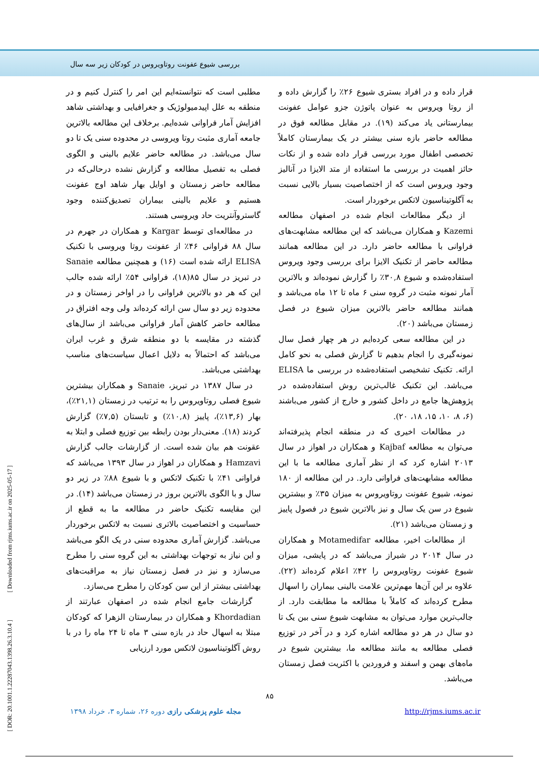بررسی شیوع عفونت روتاویروس در کودکان زیر سه سال
مطلبی است که نتوانسته‌ایم این امر را کنترل کنیم و در منطقه به علل اپیدمیولوژیک و جغرافیایی و بهداشتی شاهد افزایش آمار فراوانی شده‌ایم. برخلاف این مطالعه بالاترین جامعه آماری مثبت روتا ویروسی در محدوده سنی یک تا دو سال می‌باشد. در مطالعه حاضر علایم بالینی و الگوی فصلی به تفصیل مطالعه و گزارش نشده درحالی‌که در مطالعه حاضر زمستان و اوایل بهار شاهد اوج عفونت هستیم و علایم بالینی بیماران تصدیق‌کننده وجود گاستروآنتریت حاد ویروسی هستند.
در مطالعه‌ای توسط Kargar و همکاران در جهرم در سال ۸۸ فراوانی ۴۶٪ از عفونت روتا ویروسی با تکنیک ELISA ارائه شده است (۱۶) و همچنین مطالعه Sanaie در تبریز در سال ۸۵(۱۸)، فراوانی ۵۴٪ ارائه شده جالب این که هر دو بالاترین فراوانی را در اواخر زمستان و در محدوده زیر دو سال سن ارائه کرده‌اند ولی وجه افتراق در مطالعه حاضر کاهش آمار فراوانی می‌باشد از سال‌های گذشته در مقایسه با دو منطقه شرق و غرب ایران می‌باشد که احتمالاً به دلایل اعمال سیاست‌های مناسب بهداشتی می‌باشد.
در سال ۱۳۸۷ در تبریز، Sanaie و همکاران بیشترین شیوع فصلی روتاویروس را به ترتیب در زمستان (۲۱,۱٪)، بهار (۱۳,۶٪)، پاییز (۱۰,۸٪) و تابستان (۷,۵٪) گزارش کردند (۱۸). معنی‌دار بودن رابطه بین توزیع فصلی و ابتلا به عقونت هم بیان شده است. از گزارشات جالب گزارش Hamzavi و همکاران در اهواز در سال ۱۳۹۳ می‌باشد که فراوانی ۴۱٪ با تکنیک لاتکس و با شیوع ۸۸٪ در زیر دو سال و با الگوی بالاترین بروز در زمستان می‌باشد (۱۴). در این مقایسه تکنیک حاضر در مطالعه ما به قطع از حساسیت و اختصاصیت بالاتری نسبت به لاتکس برخوردار می‌باشد. گزارش آماری محدوده سنی در یک الگو می‌باشد و این نیاز به توجهات بهداشتی به این گروه سنی را مطرح می‌سازد و نیز در فصل زمستان نیاز به مراقبت‌های بهداشتی بیشتر از این سن کودکان را مطرح می‌سازد.
گزارشات جامع انجام شده در اصفهان عبارتند از Khordadian و همکاران در بیمارستان الزهرا که کودکان مبتلا به اسهال حاد در بازه سنی ۳ ماه تا ۲۴ ماه را در با روش آگلوتیناسیون لاتکس مورد ارزیابی
قرار داده و در افراد بستری شیوع ۲۶٪ را گزارش داده و از روتا ویروس به عنوان پاتوژن جزو عوامل عفونت بیمارستانی یاد می‌کند (۱۹). در مقابل مطالعه فوق در مطالعه حاضر بازه سنی بیشتر در یک بیمارستان کاملاً تخصصی اطفال مورد بررسی قرار داده شده و از نکات حائز اهمیت در بررسی ما استفاده از متد الایزا در آنالیز وجود ویروس است که از اختصاصیت بسیار بالایی نسبت به آگلوتیناسیون لاتکس برخوردار است.
از دیگر مطالعات انجام شده در اصفهان مطالعه Kazemi و همکاران می‌باشد که این مطالعه مشابهت‌های فراوانی با مطالعه حاضر دارد. در این مطالعه همانند مطالعه حاضر از تکنیک الایزا برای بررسی وجود ویروس استفاده‌شده و شیوع ۳۰,۸٪ را گزارش نموده‌اند و بالاترین آمار نمونه مثبت در گروه سنی ۶ ماه تا ۱۲ ماه می‌باشد و همانند مطالعه حاضر بالاترین میزان شیوع در فصل زمستان می‌باشد (۲۰).
در این مطالعه سعی کرده‌ایم در هر چهار فصل سال نمونه‌گیری را انجام بدهیم تا گزارش فصلی به نحو کامل ارائه. تکنیک تشخیصی استفاده‌شده در بررسی ما ELISA می‌باشد. این تکنیک غالب‌ترین روش استفاده‌شده در پژوهش‌ها جامع در داخل کشور و خارج از کشور می‌باشند (۶، ۸، ۱۰، ۱۵، ۱۸، ۲۰).
در مطالعات اخیری که در منطقه انجام پذیرفته‌اند می‌توان به مطالعه Kajbaf و همکاران در اهواز در سال ۲۰۱۳ اشاره کرد که از نظر آماری مطالعه ما با این مطالعه مشابهت‌های فراوانی دارد. در این مطالعه از ۱۸۰ نمونه، شیوع عفونت روتاویروس به میزان ۳۵٪ و بیشترین شیوع در سن یک سال و نیز بالاترین شیوع در فصول پاییز و زمستان می‌باشد (۲۱).
از مطالعات اخیر، مطالعه Motamedifar و همکاران در سال ۲۰۱۴ در شیراز می‌باشد که در پایشی، میزان شیوع عفونت روتاویروس را ۴۲٪ اعلام کرده‌اند (۲۲). علاوه بر این آن‌ها مهم‌ترین علامت بالینی بیماران را اسهال مطرح کرده‌اند که کاملاً با مطالعه ما مطابقت دارد. از جالب‌ترین موارد می‌توان به مشابهت شیوع سنی بین یک تا دو سال در هر دو مطالعه اشاره کرد و در آخر در توزیع فصلی مطالعه به مانند مطالعه ما، بیشترین شیوع در ماه‌های بهمن و اسفند و فروردین با اکثریت فصل زمستان می‌باشد.
۸۵
مجله علوم پزشکی رازی دوره ۲۶، شماره ۳، خرداد ۱۳۹۸ http://rjms.iums.ac.ir
[ DOR: 20.1001.1.22287043.1398.26.3.10.4 ] [ Downloaded from rjms.iums.ac.ir on 2025-05-17 ]